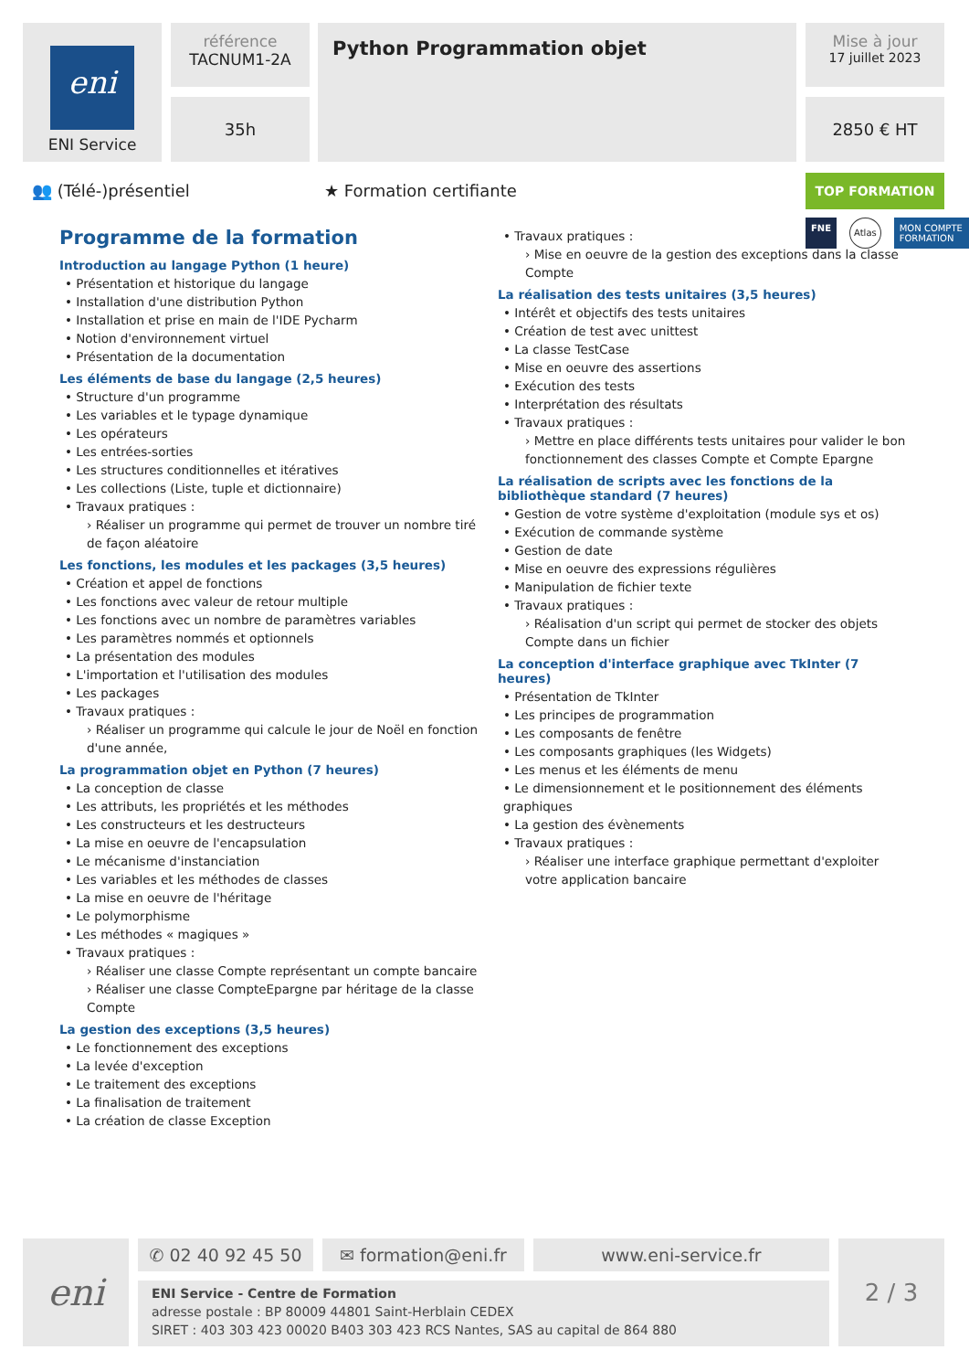eni
ENI Service
référence
TACNUM1-2A
35h
Python Programmation objet
Mise à jour
17 juillet 2023
2850 € HT
👥 (Télé-)présentiel ★ Formation certifiante
TOP FORMATION
FNE Atlas MON COMPTE FORMATION
Programme de la formation
Introduction au langage Python (1 heure)
• Présentation et historique du langage
• Installation d'une distribution Python
• Installation et prise en main de l'IDE Pycharm
• Notion d'environnement virtuel
• Présentation de la documentation
Les éléments de base du langage (2,5 heures)
• Structure d'un programme
• Les variables et le typage dynamique
• Les opérateurs
• Les entrées-sorties
• Les structures conditionnelles et itératives
• Les collections (Liste, tuple et dictionnaire)
• Travaux pratiques :
› Réaliser un programme qui permet de trouver un nombre tiré de façon aléatoire
Les fonctions, les modules et les packages (3,5 heures)
• Création et appel de fonctions
• Les fonctions avec valeur de retour multiple
• Les fonctions avec un nombre de paramètres variables
• Les paramètres nommés et optionnels
• La présentation des modules
• L'importation et l'utilisation des modules
• Les packages
• Travaux pratiques :
› Réaliser un programme qui calcule le jour de Noël en fonction d'une année,
La programmation objet en Python (7 heures)
• La conception de classe
• Les attributs, les propriétés et les méthodes
• Les constructeurs et les destructeurs
• La mise en oeuvre de l'encapsulation
• Le mécanisme d'instanciation
• Les variables et les méthodes de classes
• La mise en oeuvre de l'héritage
• Le polymorphisme
• Les méthodes « magiques »
• Travaux pratiques :
› Réaliser une classe Compte représentant un compte bancaire
› Réaliser une classe CompteEpargne par héritage de la classe Compte
La gestion des exceptions (3,5 heures)
• Le fonctionnement des exceptions
• La levée d'exception
• Le traitement des exceptions
• La finalisation de traitement
• La création de classe Exception
• Travaux pratiques :
› Mise en oeuvre de la gestion des exceptions dans la classe Compte
La réalisation des tests unitaires (3,5 heures)
• Intérêt et objectifs des tests unitaires
• Création de test avec unittest
• La classe TestCase
• Mise en oeuvre des assertions
• Exécution des tests
• Interprétation des résultats
• Travaux pratiques :
› Mettre en place différents tests unitaires pour valider le bon fonctionnement des classes Compte et Compte Epargne
La réalisation de scripts avec les fonctions de la bibliothèque standard (7 heures)
• Gestion de votre système d'exploitation (module sys et os)
• Exécution de commande système
• Gestion de date
• Mise en oeuvre des expressions régulières
• Manipulation de fichier texte
• Travaux pratiques :
› Réalisation d'un script qui permet de stocker des objets Compte dans un fichier
La conception d'interface graphique avec TkInter (7 heures)
• Présentation de TkInter
• Les principes de programmation
• Les composants de fenêtre
• Les composants graphiques (les Widgets)
• Les menus et les éléments de menu
• Le dimensionnement et le positionnement des éléments graphiques
• La gestion des évènements
• Travaux pratiques :
› Réaliser une interface graphique permettant d'exploiter votre application bancaire
eni ✆ 02 40 92 45 50 ✉ formation@eni.fr www.eni-service.fr
ENI Service - Centre de Formation
adresse postale : BP 80009 44801 Saint-Herblain CEDEX
SIRET : 403 303 423 00020 B403 303 423 RCS Nantes, SAS au capital de 864 880
2 / 3